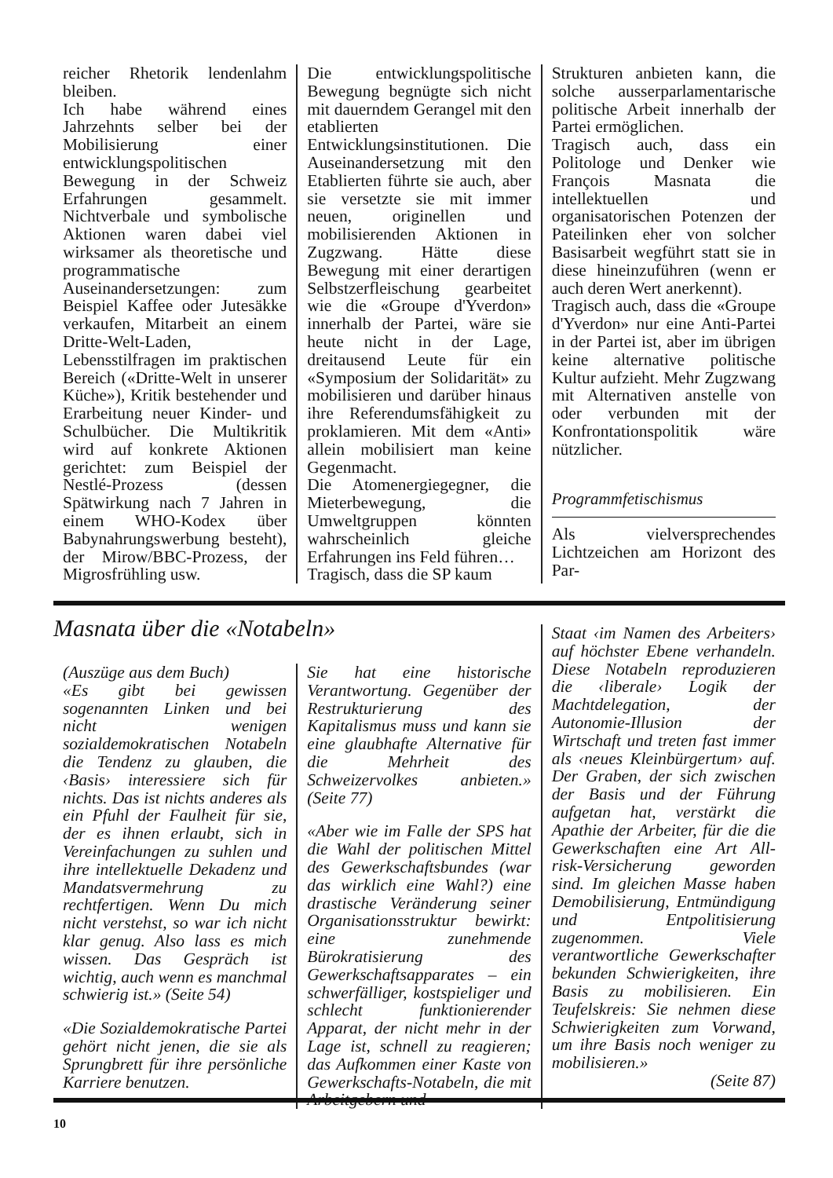reicher Rhetorik lendenlahm bleiben.
Ich habe während eines Jahrzehnts selber bei der Mobilisierung einer entwicklungspolitischen Bewegung in der Schweiz Erfahrungen gesammelt. Nichtverbale und symbolische Aktionen waren dabei viel wirksamer als theoretische und programmatische Auseinandersetzungen: zum Beispiel Kaffee oder Jutesäkke verkaufen, Mitarbeit an einem Dritte-Welt-Laden, Lebensstilfragen im praktischen Bereich («Dritte-Welt in unserer Küche»), Kritik bestehender und Erarbeitung neuer Kinder- und Schulbücher. Die Multikritik wird auf konkrete Aktionen gerichtet: zum Beispiel der Nestlé-Prozess (dessen Spätwirkung nach 7 Jahren in einem WHO-Kodex über Babynahrungswerbung besteht), der Mirow/BBC-Prozess, der Migrosfrühling usw.
Die entwicklungspolitische Bewegung begnügte sich nicht mit dauerndem Gerangel mit den etablierten Entwicklungsinstitutionen. Die Auseinandersetzung mit den Etablierten führte sie auch, aber sie versetzte sie mit immer neuen, originellen und mobilisierenden Aktionen in Zugzwang. Hätte diese Bewegung mit einer derartigen Selbstzerfleischung gearbeitet wie die «Groupe d'Yverdon» innerhalb der Partei, wäre sie heute nicht in der Lage, dreitausend Leute für ein «Symposium der Solidarität» zu mobilisieren und darüber hinaus ihre Referendumsfähigkeit zu proklamieren. Mit dem «Anti» allein mobilisiert man keine Gegenmacht.
Die Atomenergiegegner, die Mieterbewegung, die Umweltgruppen könnten wahrscheinlich gleiche Erfahrungen ins Feld führen…
Tragisch, dass die SP kaum
Strukturen anbieten kann, die solche ausserparlamentarische politische Arbeit innerhalb der Partei ermöglichen.
Tragisch auch, dass ein Politologe und Denker wie François Masnata die intellektuellen und organisatorischen Potenzen der Pateilinken eher von solcher Basisarbeit wegführt statt sie in diese hineinzuführen (wenn er auch deren Wert anerkennt).
Tragisch auch, dass die «Groupe d'Yverdon» nur eine Anti-Partei in der Partei ist, aber im übrigen keine alternative politische Kultur aufzieht. Mehr Zugzwang mit Alternativen anstelle von oder verbunden mit der Konfrontationspolitik wäre nützlicher.
Programmfetischismus
Als vielversprechendes Lichtzeichen am Horizont des Par-
Masnata über die «Notabeln»
(Auszüge aus dem Buch)
«Es gibt bei gewissen sogenannten Linken und bei nicht wenigen sozialdemokratischen Notabeln die Tendenz zu glauben, die ‹Basis› interessiere sich für nichts. Das ist nichts anderes als ein Pfuhl der Faulheit für sie, der es ihnen erlaubt, sich in Vereinfachungen zu suhlen und ihre intellektuelle Dekadenz und Mandatsvermehrung zu rechtfertigen. Wenn Du mich nicht verstehst, so war ich nicht klar genug. Also lass es mich wissen. Das Gespräch ist wichtig, auch wenn es manchmal schwierig ist.» (Seite 54)
«Die Sozialdemokratische Partei gehört nicht jenen, die sie als Sprungbrett für ihre persönliche Karriere benutzen.
Sie hat eine historische Verantwortung. Gegenüber der Restrukturierung des Kapitalismus muss und kann sie eine glaubhafte Alternative für die Mehrheit des Schweizervolkes anbieten.» (Seite 77)
«Aber wie im Falle der SPS hat die Wahl der politischen Mittel des Gewerkschaftsbundes (war das wirklich eine Wahl?) eine drastische Veränderung seiner Organisationsstruktur bewirkt: eine zunehmende Bürokratisierung des Gewerkschaftsapparates – ein schwerfälliger, kostspieliger und schlecht funktionierender Apparat, der nicht mehr in der Lage ist, schnell zu reagieren; das Aufkommen einer Kaste von Gewerkschafts-Notabeln, die mit Arbeitgebern und
Staat ‹im Namen des Arbeiters› auf höchster Ebene verhandeln. Diese Notabeln reproduzieren die ‹liberale› Logik der Machtdelegation, der Autonomie-Illusion der Wirtschaft und treten fast immer als ‹neues Kleinbürgertum› auf. Der Graben, der sich zwischen der Basis und der Führung aufgetan hat, verstärkt die Apathie der Arbeiter, für die die Gewerkschaften eine Art All-risk-Versicherung geworden sind. Im gleichen Masse haben Demobilisierung, Entmündigung und Entpolitisierung zugenommen. Viele verantwortliche Gewerkschafter bekunden Schwierigkeiten, ihre Basis zu mobilisieren. Ein Teufelskreis: Sie nehmen diese Schwierigkeiten zum Vorwand, um ihre Basis noch weniger zu mobilisieren.»
(Seite 87)
10